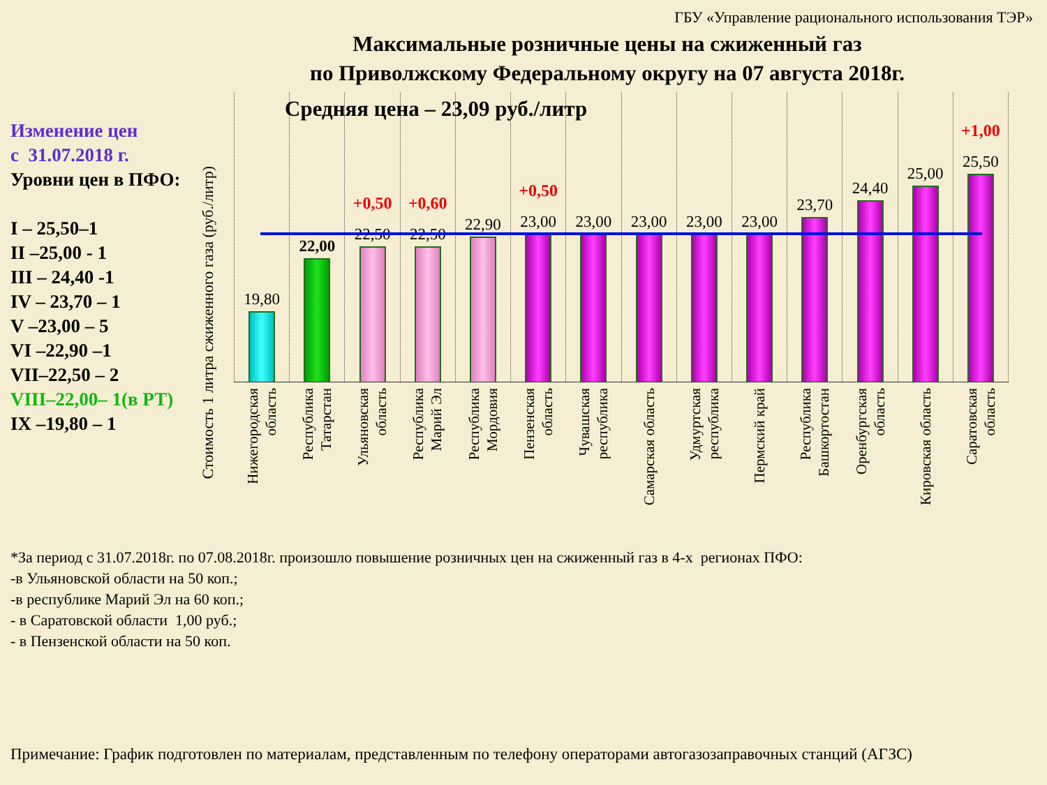ГБУ «Управление рационального использования ТЭР»
Максимальные розничные цены на сжиженный газ
по Приволжскому Федеральному округу на 07 августа 2018г.
Изменение цен
с 31.07.2018 г.
Уровни цен в ПФО:
I – 25,50–1
II –25,00 - 1
III – 24,40 -1
IV – 23,70 – 1
V –23,00 – 5
VI –22,90 –1
VII–22,50 – 2
VIII–22,00– 1(в РТ)
IX –19,80 – 1
Стоимость 1 литра сжиженного газа (руб./литр)
Средняя цена – 23,09 руб./литр
19,80 22,00 +0,50
22,50
+0,60
22,50
22,90 +0,50
23,00
23,00 23,00 23,00 23,00 23,70 24,40 25,00 +1,00
25,50
Нижегородская
область
Республика
Татарстан
Ульяновская
область
Республика
Марий Эл
Республика
Мордовия
Пензенская
область
Чувашская
республика
Самарская область
Удмуртская
республика
Пермский край
Республика
Башкортостан
Оренбургская
область
Кировская область
Саратовская
область
*За период с 31.07.2018г. по 07.08.2018г. произошло повышение розничных цен на сжиженный газ в 4-х регионах ПФО:
-в Ульяновской области на 50 коп.;
-в республике Марий Эл на 60 коп.;
- в Саратовской области 1,00 руб.;
- в Пензенской области на 50 коп.
Примечание: График подготовлен по материалам, представленным по телефону операторами автогазозаправочных станций (АГЗС)